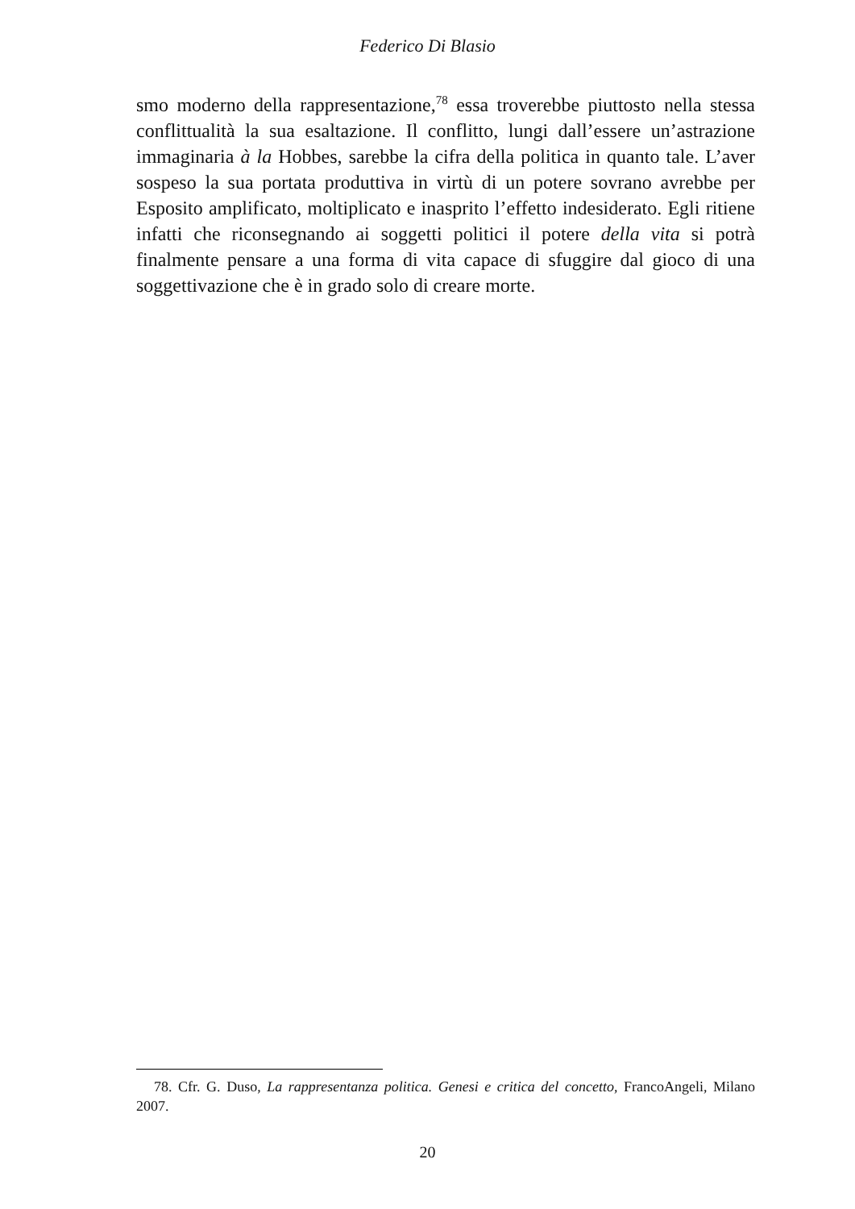Federico Di Blasio
smo moderno della rappresentazione,<sup>78</sup> essa troverebbe piuttosto nella stessa conflittualità la sua esaltazione. Il conflitto, lungi dall’essere un’astrazione immaginaria à la Hobbes, sarebbe la cifra della politica in quanto tale. L’aver sospeso la sua portata produttiva in virtù di un potere sovrano avrebbe per Esposito amplificato, moltiplicato e inasprito l’effetto indesiderato. Egli ritiene infatti che riconsegnando ai soggetti politici il potere della vita si potrà finalmente pensare a una forma di vita capace di sfuggire dal gioco di una soggettivazione che è in grado solo di creare morte.
78. Cfr. G. Duso, La rappresentanza politica. Genesi e critica del concetto, FrancoAngeli, Milano 2007.
20